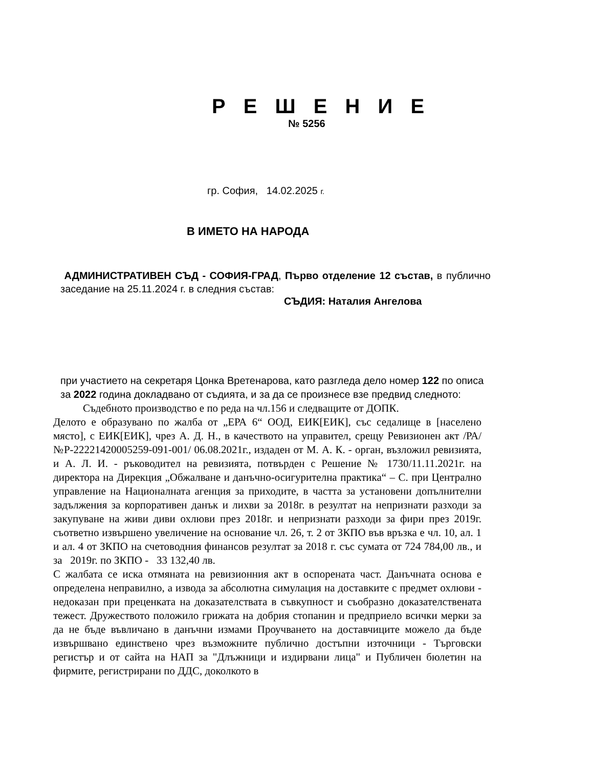Р Е Ш Е Н И Е
№ 5256
гр. София, 14.02.2025 г.
В ИМЕТО НА НАРОДА
АДМИНИСТРАТИВЕН СЪД - СОФИЯ-ГРАД, Първо отделение 12 състав, в публично заседание на 25.11.2024 г. в следния състав:
СЪДИЯ: Наталия Ангелова
при участието на секретаря Цонка Вретенарова, като разгледа дело номер 122 по описа за 2022 година докладвано от съдията, и за да се произнесе взе предвид следното:
Съдебното производство е по реда на чл.156 и следващите от ДОПК.
Делото е образувано по жалба от „ЕРА 6“ ООД, ЕИК[ЕИК], със седалище в [населено място], с ЕИК[ЕИК], чрез А. Д. Н., в качеството на управител, срещу Ревизионен акт /РА/ №Р-22221420005259-091-001/ 06.08.2021г., издаден от М. А. К. - орган, възложил ревизията, и А. Л. И. - ръководител на ревизията, потвърден с Решение № 1730/11.11.2021г. на директора на Дирекция „Обжалване и данъчно-осигурителна практика“ – С. при Централно управление на Националната агенция за приходите, в частта за установени допълнителни задължения за корпоративен данък и лихви за 2018г. в резултат на непризнати разходи за закупуване на живи диви охлюви през 2018г. и непризнати разходи за фири през 2019г. съответно извършено увеличение на основание чл. 26, т. 2 от ЗКПО във връзка е чл. 10, ал. 1 и ал. 4 от ЗКПО на счетоводния финансов резултат за 2018 г. със сумата от 724 784,00 лв., и за 2019г. по ЗКПО - 33 132,40 лв.
С жалбата се иска отмяната на ревизионния акт в оспорената част. Данъчната основа е определена неправилно, а извода за абсолютна симулация на доставките с предмет охлюви - недоказан при преценката на доказателствата в съвкупност и съобразно доказателствената тежест. Дружеството положило грижата на добрия стопанин и предприело всички мерки за да не бъде въвличано в данъчни измами Проучването на доставчиците можело да бъде извършвано единствено чрез възможните публично достъпни източници - Търговски регистър и от сайта на НАП за "Длъжници и издирвани лица" и Публичен бюлетин на фирмите, регистрирани по ДДС, доколкото в